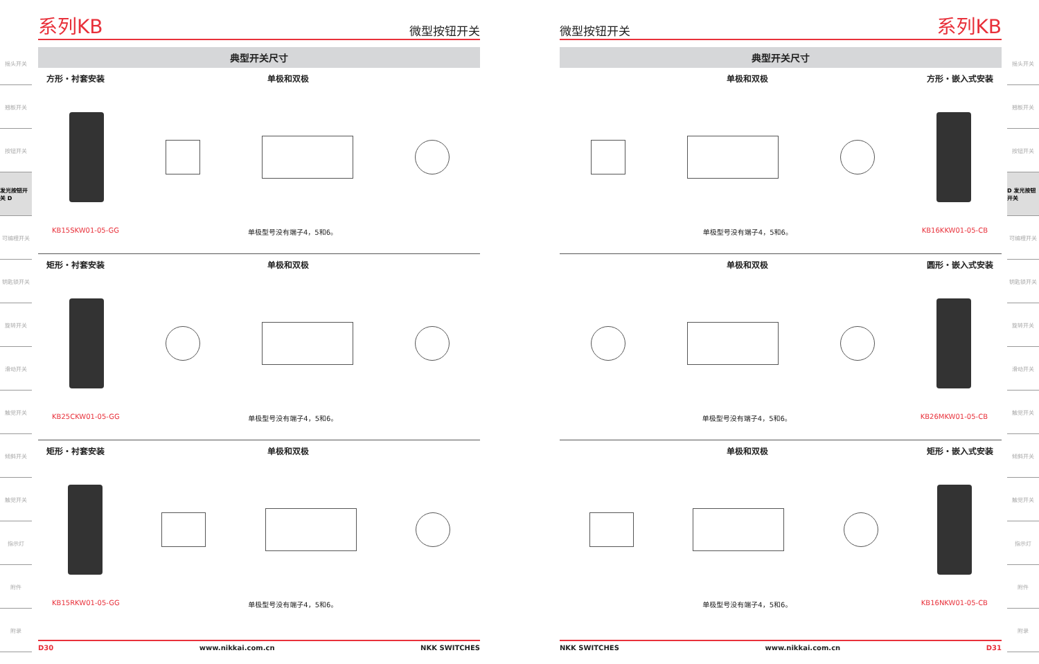摇头开关
翘板开关
按钮开关
发光按钮开关 D
可编程开关
钥匙锁开关
旋转开关
滑动开关
触觉开关
倾斜开关
触觉开关
指示灯
附件
附录
摇头开关
翘板开关
按钮开关
D 发光按钮开关
可编程开关
钥匙锁开关
旋转开关
滑动开关
触觉开关
倾斜开关
触觉开关
指示灯
附件
附录
系列KB 微型按钮开关
典型开关尺寸
方形・衬套安装 单极和双极
KB15SKW01-05-GG 单极型号没有端子4，5和6。
矩形・衬套安装 单极和双极
KB25CKW01-05-GG 单极型号没有端子4，5和6。
矩形・衬套安装 单极和双极
KB15RKW01-05-GG 单极型号没有端子4，5和6。
D30 www.nikkai.com.cn NKK SWITCHES
微型按钮开关 系列KB
典型开关尺寸
单极和双极 方形・嵌入式安装
单极型号没有端子4，5和6。 KB16KKW01-05-CB
单极和双极 圆形・嵌入式安装
单极型号没有端子4，5和6。 KB26MKW01-05-CB
单极和双极 矩形・嵌入式安装
单极型号没有端子4，5和6。 KB16NKW01-05-CB
NKK SWITCHES www.nikkai.com.cn D31